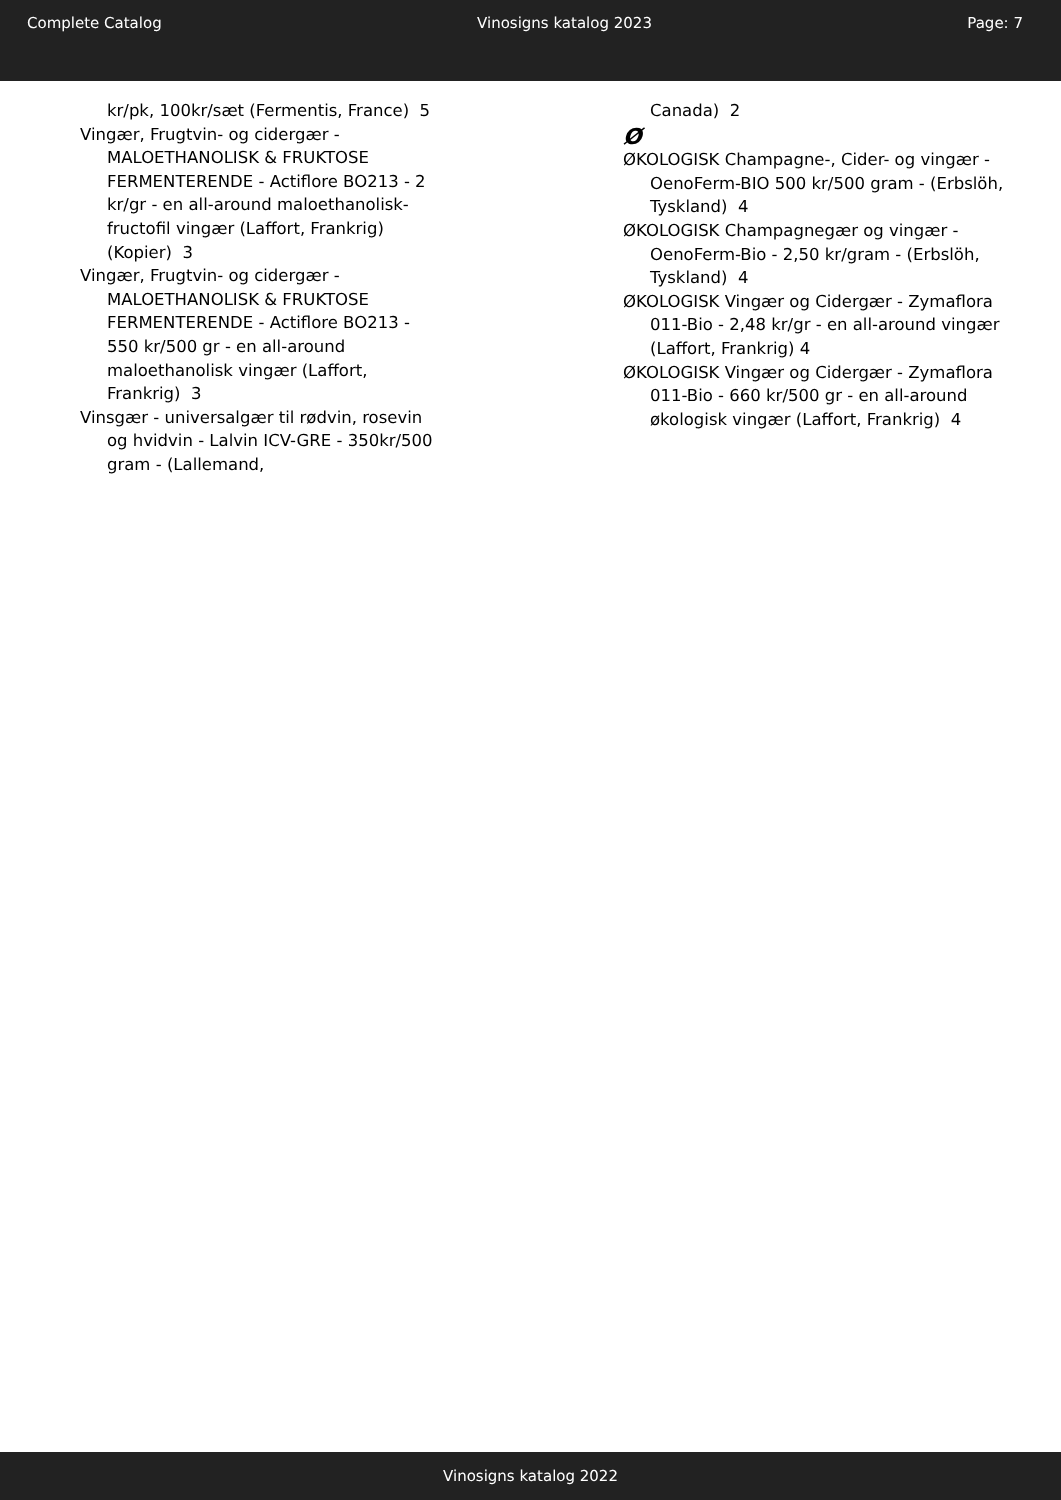Complete Catalog Vinosigns katalog 2023 Page: 7
kr/pk, 100kr/sæt (Fermentis, France) 5
Vingær, Frugtvin- og cidergær - MALOETHANOLISK & FRUKTOSE FERMENTERENDE - Actiflore BO213 - 2 kr/gr - en all-around maloethanolisk-fructofil vingær (Laffort, Frankrig) (Kopier) 3
Vingær, Frugtvin- og cidergær - MALOETHANOLISK & FRUKTOSE FERMENTERENDE - Actiflore BO213 - 550 kr/500 gr - en all-around maloethanolisk vingær (Laffort, Frankrig) 3
Vinsgær - universalgær til rødvin, rosevin og hvidvin - Lalvin ICV-GRE - 350kr/500 gram - (Lallemand,
Canada) 2
Ø
ØKOLOGISK Champagne-, Cider- og vingær - OenoFerm-BIO 500 kr/500 gram - (Erbslöh, Tyskland) 4
ØKOLOGISK Champagnegær og vingær - OenoFerm-Bio - 2,50 kr/gram - (Erbslöh, Tyskland) 4
ØKOLOGISK Vingær og Cidergær - Zymaflora 011-Bio - 2,48 kr/gr - en all-around vingær (Laffort, Frankrig) 4
ØKOLOGISK Vingær og Cidergær - Zymaflora 011-Bio - 660 kr/500 gr - en all-around økologisk vingær (Laffort, Frankrig) 4
Vinosigns katalog 2022